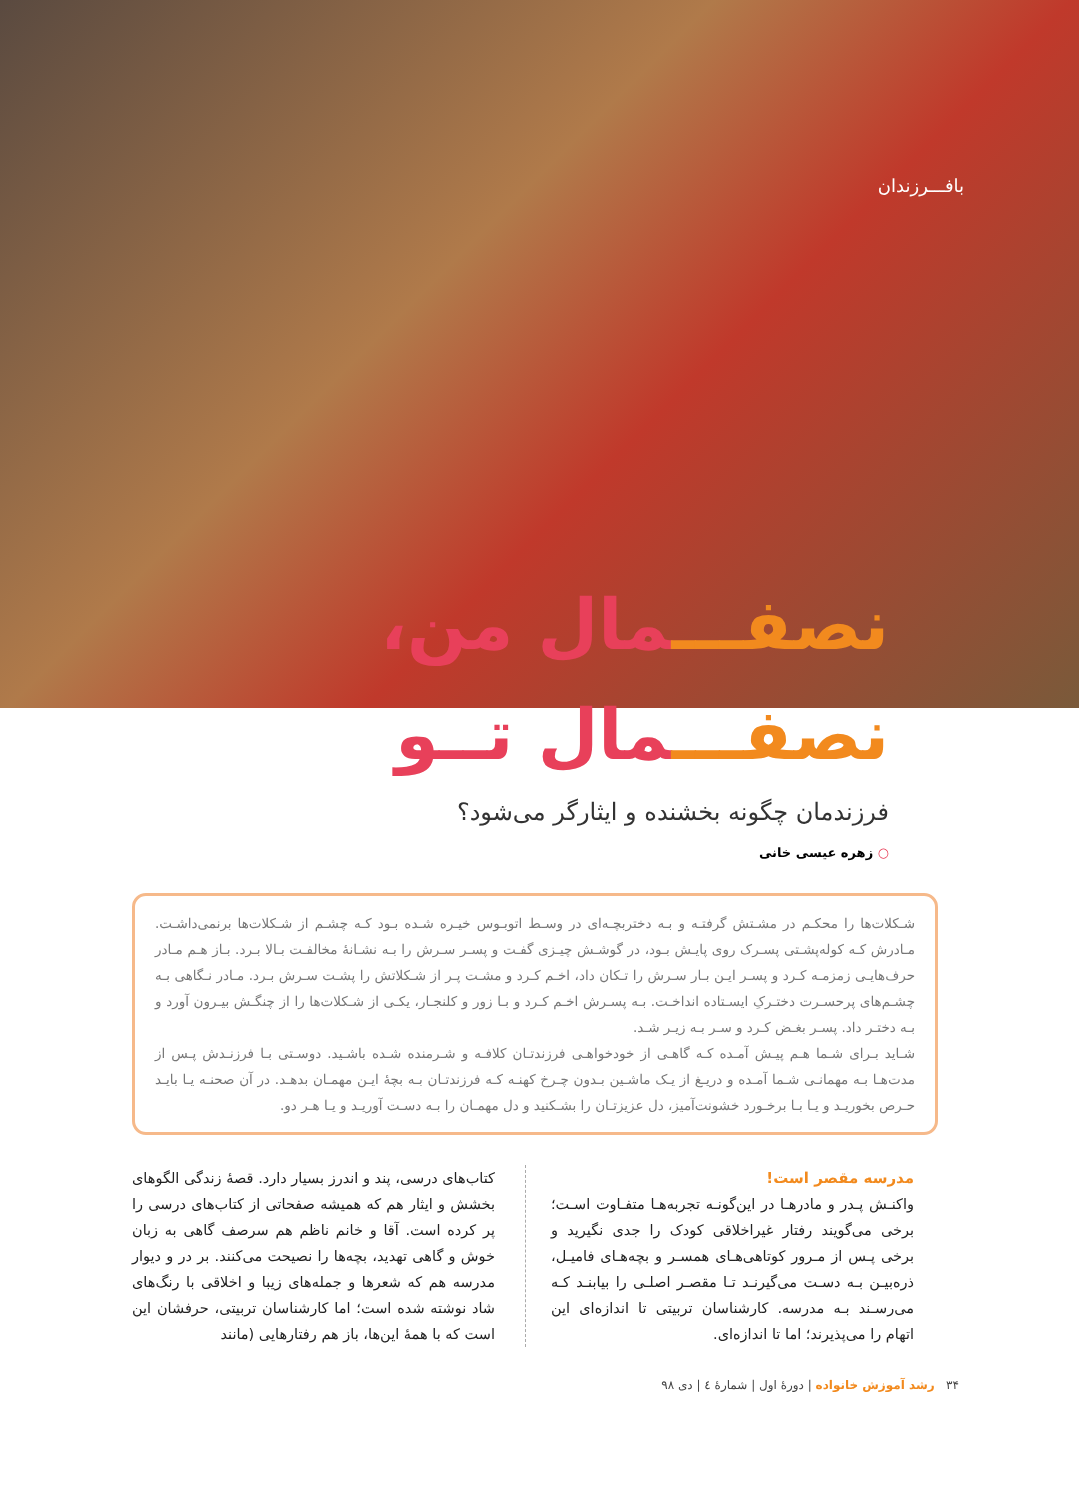بافـــرزندان
نصفـــ مال من،
نصفـــ مال تــو
فرزندمان چگونه بخشنده و ایثارگر می‌شود؟
○ زهره عیسی خانی
شـکلات‌ها را محکـم در مشـتش گرفتـه و بـه دختربچـه‌ای در وسـط اتوبـوس خیـره شـده بـود کـه چشـم از شـکلات‌ها برنمی‌داشـت. مـادرش کـه کوله‌پشـتی پسـرک روی پایـش بـود، در گوشـش چیـزی گفـت و پسـر سـرش را بـه نشـانهٔ مخالفـت بـالا بـرد. بـاز هـم مـادر حرف‌هایـی زمزمـه کـرد و پسـر ایـن بـار سـرش را تـکان داد، اخـم کـرد و مشـت پـر از شـکلاتش را پشـت سـرش بـرد. مـادر نـگاهی بـه چشـم‌های پرحسـرت دختـرکِ ایسـتاده انداخـت. بـه پسـرش اخـم کـرد و بـا زور و کلنجـار، یکـی از شـکلات‌ها را از چنگـش بیـرون آورد و بـه دختـر داد. پسـر بغـض کـرد و سـر بـه زیـر شـد.
شـاید بـرای شـما هـم پیـش آمـده کـه گاهـی از خودخواهـی فرزندتـان کلافـه و شـرمنده شـده باشـید. دوسـتی بـا فرزنـدش پـس از مدت‌هـا بـه مهمانـی شـما آمـده و دریـغ از یـک ماشـین بـدون چـرخ کهنـه کـه فرزندتـان بـه بچهٔ ایـن مهمـان بدهـد. در آن صحنـه یـا بایـد حـرص بخوریـد و یـا بـا برخـورد خشونت‌آمیز، دل عزیزتـان را بشـکنید و دل مهمـان را بـه دسـت آوریـد و یـا هـر دو.
مدرسه مقصر است!
واکنـش پـدر و مادرهـا در این‌گونـه تجربه‌هـا متفـاوت اسـت؛ برخی می‌گویند رفتار غیراخلاقی کودک را جدی نگیرید و برخی پـس از مـرور کوتاهی‌هـای همسـر و بچه‌هـای فامیـل، ذره‌بیـن بـه دسـت می‌گیرنـد تـا مقصـر اصلـی را بیابنـد کـه می‌رسـند بـه مدرسه. کارشناسان تربیتی تا اندازه‌ای این اتهام را می‌پذیرند؛ اما تا اندازه‌ای.
کتاب‌های درسی، پند و اندرز بسیار دارد. قصهٔ زندگی الگوهای بخشش و ایثار هم که همیشه صفحاتی از کتاب‌های درسی را پر کرده است. آقا و خانم ناظم هم سرصف گاهی به زبان خوش و گاهی تهدید، بچه‌ها را نصیحت می‌کنند. بر در و دیوار مدرسه هم که شعرها و جمله‌های زیبا و اخلاقی با رنگ‌های شاد نوشته شده است؛ اما کارشناسان تربیتی، حرفشان این است که با همهٔ این‌ها، باز هم رفتارهایی (مانند
۳۴ رشد آموزش خانواده | دورهٔ اول | شمارهٔ ٤ | دی ٩٨